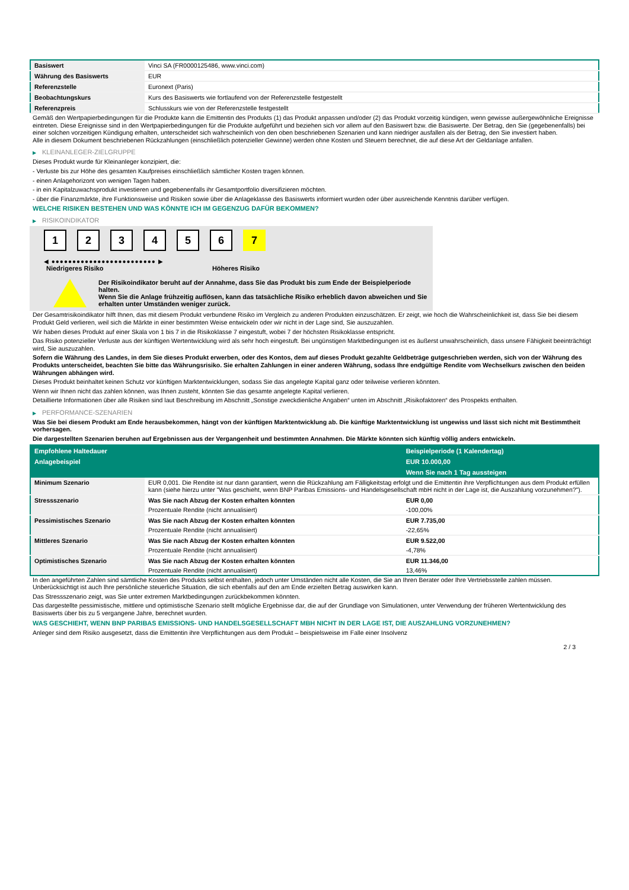| Basiswert | Vinci SA (FR0000125486, www.vinci.com) |
| Währung des Basiswerts | EUR |
| Referenzstelle | Euronext (Paris) |
| Beobachtungskurs | Kurs des Basiswerts wie fortlaufend von der Referenzstelle festgestellt |
| Referenzpreis | Schlusskurs wie von der Referenzstelle festgestellt |
Gemäß den Wertpapierbedingungen für die Produkte kann die Emittentin des Produkts (1) das Produkt anpassen und/oder (2) das Produkt vorzeitig kündigen, wenn gewisse außergewöhnliche Ereignisse eintreten. Diese Ereignisse sind in den Wertpapierbedingungen für die Produkte aufgeführt und beziehen sich vor allem auf den Basiswert bzw. die Basiswerte. Der Betrag, den Sie (gegebenenfalls) bei einer solchen vorzeitigen Kündigung erhalten, unterscheidet sich wahrscheinlich von den oben beschriebenen Szenarien und kann niedriger ausfallen als der Betrag, den Sie investiert haben.
Alle in diesem Dokument beschriebenen Rückzahlungen (einschließlich potenzieller Gewinne) werden ohne Kosten und Steuern berechnet, die auf diese Art der Geldanlage anfallen.
▶ KLEINANLEGER-ZIELGRUPPE
Dieses Produkt wurde für Kleinanleger konzipiert, die:
- Verluste bis zur Höhe des gesamten Kaufpreises einschließlich sämtlicher Kosten tragen können.
- einen Anlagehorizont von wenigen Tagen haben.
- in ein Kapitalzuwachsprodukt investieren und gegebenenfalls ihr Gesamtportfolio diversifizieren möchten.
- über die Finanzmärkte, ihre Funktionsweise und Risiken sowie über die Anlageklasse des Basiswerts informiert wurden oder über ausreichende Kenntnis darüber verfügen.
WELCHE RISIKEN BESTEHEN UND WAS KÖNNTE ICH IM GEGENZUG DAFÜR BEKOMMEN?
▶ RISIKOINDIKATOR
1 2 3 4 5 6 7
◀ ●●●●●●●●●●●●●●●●●●●●●●●●● ▶
Niedrigeres Risiko Höheres Risiko
Der Risikoindikator beruht auf der Annahme, dass Sie das Produkt bis zum Ende der Beispielperiode halten.
Wenn Sie die Anlage frühzeitig auflösen, kann das tatsächliche Risiko erheblich davon abweichen und Sie erhalten unter Umständen weniger zurück.
Der Gesamtrisikoindikator hilft Ihnen, das mit diesem Produkt verbundene Risiko im Vergleich zu anderen Produkten einzuschätzen. Er zeigt, wie hoch die Wahrscheinlichkeit ist, dass Sie bei diesem Produkt Geld verlieren, weil sich die Märkte in einer bestimmten Weise entwickeln oder wir nicht in der Lage sind, Sie auszuzahlen.
Wir haben dieses Produkt auf einer Skala von 1 bis 7 in die Risikoklasse 7 eingestuft, wobei 7 der höchsten Risikoklasse entspricht.
Das Risiko potenzieller Verluste aus der künftigen Wertentwicklung wird als sehr hoch eingestuft. Bei ungünstigen Marktbedingungen ist es äußerst unwahrscheinlich, dass unsere Fähigkeit beeinträchtigt wird, Sie auszuzahlen.
Sofern die Währung des Landes, in dem Sie dieses Produkt erwerben, oder des Kontos, dem auf dieses Produkt gezahlte Geldbeträge gutgeschrieben werden, sich von der Währung des Produkts unterscheidet, beachten Sie bitte das Währungsrisiko. Sie erhalten Zahlungen in einer anderen Währung, sodass Ihre endgültige Rendite vom Wechselkurs zwischen den beiden Währungen abhängen wird.
Dieses Produkt beinhaltet keinen Schutz vor künftigen Marktentwicklungen, sodass Sie das angelegte Kapital ganz oder teilweise verlieren könnten.
Wenn wir Ihnen nicht das zahlen können, was Ihnen zusteht, könnten Sie das gesamte angelegte Kapital verlieren.
Detaillierte Informationen über alle Risiken sind laut Beschreibung im Abschnitt „Sonstige zweckdienliche Angaben“ unten im Abschnitt „Risikofaktoren“ des Prospekts enthalten.
▶ PERFORMANCE-SZENARIEN
Was Sie bei diesem Produkt am Ende herausbekommen, hängt von der künftigen Marktentwicklung ab. Die künftige Marktentwicklung ist ungewiss und lässt sich nicht mit Bestimmtheit vorhersagen.
Die dargestellten Szenarien beruhen auf Ergebnissen aus der Vergangenheit und bestimmten Annahmen. Die Märkte könnten sich künftig völlig anders entwickeln.
| Empfohlene Haltedauer | | Beispielperiode (1 Kalendertag) |
| --- | --- | --- |
| Anlagebeispiel | | EUR 10.000,00 |
| | | Wenn Sie nach 1 Tag aussteigen |
| Minimum Szenario | EUR 0,001. Die Rendite ist nur dann garantiert, wenn die Rückzahlung am Fälligkeitstag erfolgt und die Emittentin ihre Verpflichtungen aus dem Produkt erfüllen kann (siehe hierzu unter "Was geschieht, wenn BNP Paribas Emissions- und Handelsgesellschaft mbH nicht in der Lage ist, die Auszahlung vorzunehmen?"). | |
| Stressszenario | Was Sie nach Abzug der Kosten erhalten könnten | EUR 0,00 |
| | Prozentuale Rendite (nicht annualisiert) | -100,00% |
| Pessimistisches Szenario | Was Sie nach Abzug der Kosten erhalten könnten | EUR 7.735,00 |
| | Prozentuale Rendite (nicht annualisiert) | -22,65% |
| Mittleres Szenario | Was Sie nach Abzug der Kosten erhalten könnten | EUR 9.522,00 |
| | Prozentuale Rendite (nicht annualisiert) | -4,78% |
| Optimistisches Szenario | Was Sie nach Abzug der Kosten erhalten könnten | EUR 11.346,00 |
| | Prozentuale Rendite (nicht annualisiert) | 13,46% |
In den angeführten Zahlen sind sämtliche Kosten des Produkts selbst enthalten, jedoch unter Umständen nicht alle Kosten, die Sie an Ihren Berater oder Ihre Vertriebsstelle zahlen müssen. Unberücksichtigt ist auch Ihre persönliche steuerliche Situation, die sich ebenfalls auf den am Ende erzielten Betrag auswirken kann.
Das Stressszenario zeigt, was Sie unter extremen Marktbedingungen zurückbekommen könnten.
Das dargestellte pessimistische, mittlere und optimistische Szenario stellt mögliche Ergebnisse dar, die auf der Grundlage von Simulationen, unter Verwendung der früheren Wertentwicklung des Basiswerts über bis zu 5 vergangene Jahre, berechnet wurden.
WAS GESCHIEHT, WENN BNP PARIBAS EMISSIONS- UND HANDELSGESELLSCHAFT MBH NICHT IN DER LAGE IST, DIE AUSZAHLUNG VORZUNEHMEN?
Anleger sind dem Risiko ausgesetzt, dass die Emittentin ihre Verpflichtungen aus dem Produkt – beispielsweise im Falle einer Insolvenz
2 / 3